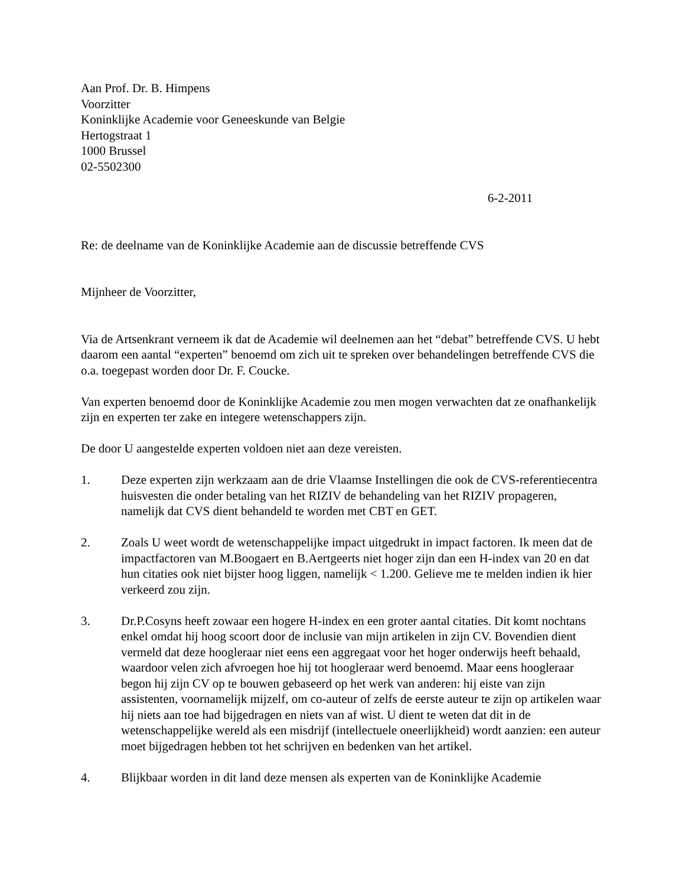Aan Prof. Dr. B. Himpens
Voorzitter
Koninklijke Academie voor Geneeskunde van Belgie
Hertogstraat 1
1000 Brussel
02-5502300
6-2-2011
Re: de deelname van de Koninklijke Academie aan de discussie betreffende CVS
Mijnheer de Voorzitter,
Via de Artsenkrant verneem ik dat de Academie wil deelnemen aan het “debat” betreffende CVS. U hebt daarom een aantal “experten” benoemd om zich uit te spreken over behandelingen betreffende CVS die o.a. toegepast worden door Dr. F. Coucke.
Van experten benoemd door de Koninklijke Academie zou men mogen verwachten dat ze onafhankelijk zijn en experten ter zake en integere wetenschappers zijn.
De door U aangestelde experten voldoen niet aan deze vereisten.
1. Deze experten zijn werkzaam aan de drie Vlaamse Instellingen die ook de CVS-referentiecentra huisvesten die onder betaling van het RIZIV de behandeling van het RIZIV propageren, namelijk dat CVS dient behandeld te worden met CBT en GET.
2. Zoals U weet wordt de wetenschappelijke impact uitgedrukt in impact factoren. Ik meen dat de impactfactoren van M.Boogaert en B.Aertgeerts niet hoger zijn dan een H-index van 20 en dat hun citaties ook niet bijster hoog liggen, namelijk < 1.200. Gelieve me te melden indien ik hier verkeerd zou zijn.
3. Dr.P.Cosyns heeft zowaar een hogere H-index en een groter aantal citaties. Dit komt nochtans enkel omdat hij hoog scoort door de inclusie van mijn artikelen in zijn CV. Bovendien dient vermeld dat deze hoogleraar niet eens een aggregaat voor het hoger onderwijs heeft behaald, waardoor velen zich afvroegen hoe hij tot hoogleraar werd benoemd. Maar eens hoogleraar begon hij zijn CV op te bouwen gebaseerd op het werk van anderen: hij eiste van zijn assistenten, voornamelijk mijzelf, om co-auteur of zelfs de eerste auteur te zijn op artikelen waar hij niets aan toe had bijgedragen en niets van af wist. U dient te weten dat dit in de wetenschappelijke wereld als een misdrijf (intellectuele oneerlijkheid) wordt aanzien: een auteur moet bijgedragen hebben tot het schrijven en bedenken van het artikel.
4. Blijkbaar worden in dit land deze mensen als experten van de Koninklijke Academie